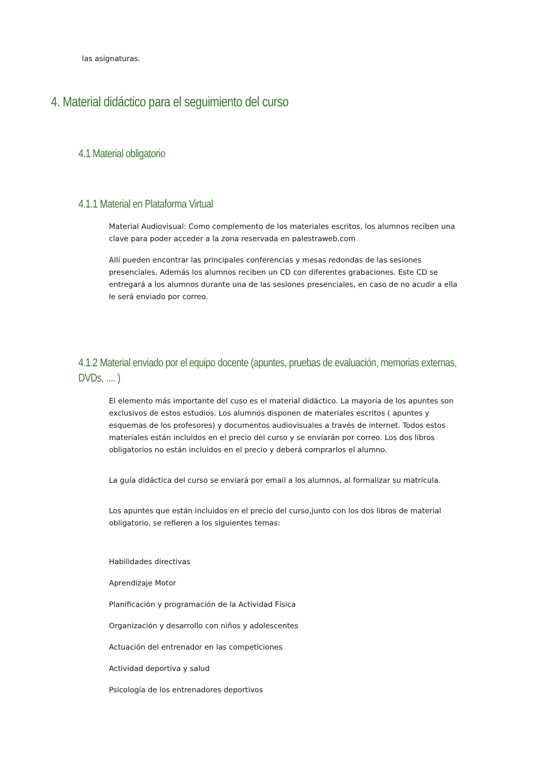las asignaturas.
4. Material didáctico para el seguimiento del curso
4.1 Material obligatorio
4.1.1 Material en Plataforma Virtual
Material Audiovisual: Como complemento de los materiales escritos, los alumnos reciben una clave para poder acceder a la zona reservada en palestraweb.com
Allí pueden encontrar las principales conferencias y mesas redondas de las sesiones presenciales. Además los alumnos reciben un CD con diferentes grabaciones. Este CD se entregará a los alumnos durante una de las sesiones presenciales, en caso de no acudir a ella le será enviado por correo.
4.1.2 Material enviado por el equipo docente (apuntes, pruebas de evaluación, memorias externas, DVDs, .... )
El elemento más importante del cuso es el material didáctico. La mayoría de los apuntes son exclusivos de estos estudios. Los alumnos disponen de materiales escritos ( apuntes y esquemas de los profesores) y documentos audiovisuales a través de internet. Todos estos materiales están incluidos en el precio del curso y se enviarán por correo. Los dos libros obligatorios no están incluidos en el precio y deberá comprarlos el alumno.
La guía didáctica del curso se enviará por email a los alumnos, al formalizar su matrícula.
Los apuntes que están incluidos en el precio del curso,junto con los dos libros de material obligatorio, se refieren a los siguientes temas:
Habilidades directivas
Aprendizaje Motor
Planificación y programación de la Actividad Física
Organización y desarrollo con niños y adolescentes
Actuación del entrenador en las competiciones
Actividad deportiva y salud
Psicología de los entrenadores deportivos